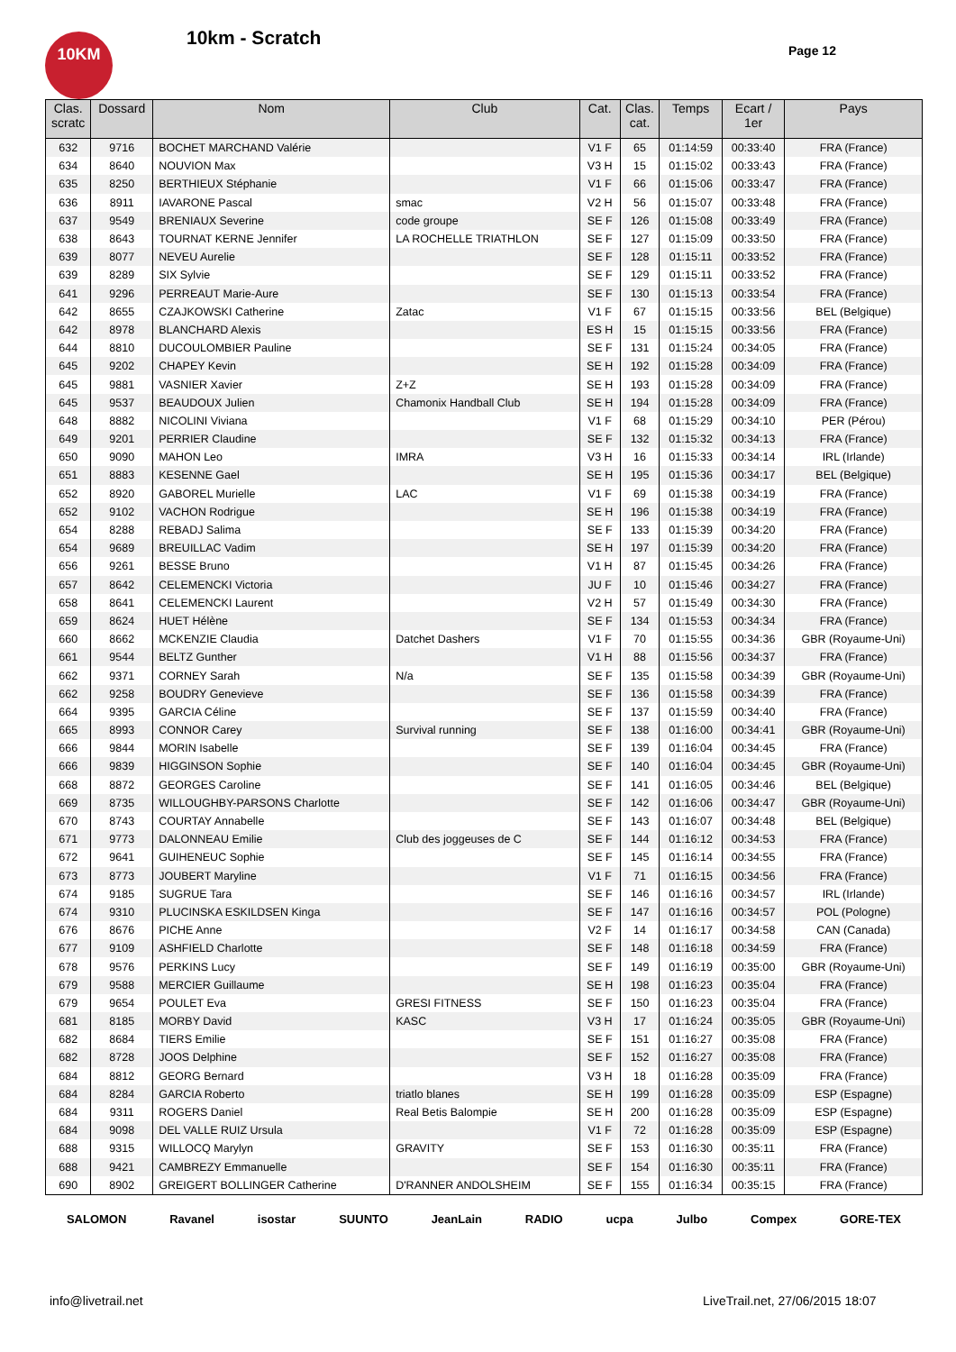10KM 10km - Scratch
Page 12
| Clas. scratc | Dossard | Nom | Club | Cat. | Clas. cat. | Temps | Ecart / 1er | Pays |
| --- | --- | --- | --- | --- | --- | --- | --- | --- |
| 632 | 9716 | BOCHET MARCHAND Valérie | | V1 F | 65 | 01:14:59 | 00:33:40 | FRA (France) |
| 634 | 8640 | NOUVION Max | | V3 H | 15 | 01:15:02 | 00:33:43 | FRA (France) |
| 635 | 8250 | BERTHIEUX Stéphanie | | V1 F | 66 | 01:15:06 | 00:33:47 | FRA (France) |
| 636 | 8911 | IAVARONE Pascal | smac | V2 H | 56 | 01:15:07 | 00:33:48 | FRA (France) |
| 637 | 9549 | BRENIAUX Severine | code groupe | SE F | 126 | 01:15:08 | 00:33:49 | FRA (France) |
| 638 | 8643 | TOURNAT KERNE Jennifer | LA ROCHELLE TRIATHLON | SE F | 127 | 01:15:09 | 00:33:50 | FRA (France) |
| 639 | 8077 | NEVEU Aurelie | | SE F | 128 | 01:15:11 | 00:33:52 | FRA (France) |
| 639 | 8289 | SIX Sylvie | | SE F | 129 | 01:15:11 | 00:33:52 | FRA (France) |
| 641 | 9296 | PERREAUT Marie-Aure | | SE F | 130 | 01:15:13 | 00:33:54 | FRA (France) |
| 642 | 8655 | CZAJKOWSKI Catherine | Zatac | V1 F | 67 | 01:15:15 | 00:33:56 | BEL (Belgique) |
| 642 | 8978 | BLANCHARD Alexis | | ES H | 15 | 01:15:15 | 00:33:56 | FRA (France) |
| 644 | 8810 | DUCOULOMBIER Pauline | | SE F | 131 | 01:15:24 | 00:34:05 | FRA (France) |
| 645 | 9202 | CHAPEY Kevin | | SE H | 192 | 01:15:28 | 00:34:09 | FRA (France) |
| 645 | 9881 | VASNIER Xavier | Z+Z | SE H | 193 | 01:15:28 | 00:34:09 | FRA (France) |
| 645 | 9537 | BEAUDOUX Julien | Chamonix Handball Club | SE H | 194 | 01:15:28 | 00:34:09 | FRA (France) |
| 648 | 8882 | NICOLINI Viviana | | V1 F | 68 | 01:15:29 | 00:34:10 | PER (Pérou) |
| 649 | 9201 | PERRIER Claudine | | SE F | 132 | 01:15:32 | 00:34:13 | FRA (France) |
| 650 | 9090 | MAHON Leo | IMRA | V3 H | 16 | 01:15:33 | 00:34:14 | IRL (Irlande) |
| 651 | 8883 | KESENNE Gael | | SE H | 195 | 01:15:36 | 00:34:17 | BEL (Belgique) |
| 652 | 8920 | GABOREL Murielle | LAC | V1 F | 69 | 01:15:38 | 00:34:19 | FRA (France) |
| 652 | 9102 | VACHON Rodrigue | | SE H | 196 | 01:15:38 | 00:34:19 | FRA (France) |
| 654 | 8288 | REBADJ Salima | | SE F | 133 | 01:15:39 | 00:34:20 | FRA (France) |
| 654 | 9689 | BREUILLAC Vadim | | SE H | 197 | 01:15:39 | 00:34:20 | FRA (France) |
| 656 | 9261 | BESSE Bruno | | V1 H | 87 | 01:15:45 | 00:34:26 | FRA (France) |
| 657 | 8642 | CELEMENCKI Victoria | | JU F | 10 | 01:15:46 | 00:34:27 | FRA (France) |
| 658 | 8641 | CELEMENCKI Laurent | | V2 H | 57 | 01:15:49 | 00:34:30 | FRA (France) |
| 659 | 8624 | HUET Hélène | | SE F | 134 | 01:15:53 | 00:34:34 | FRA (France) |
| 660 | 8662 | MCKENZIE Claudia | Datchet Dashers | V1 F | 70 | 01:15:55 | 00:34:36 | GBR (Royaume-Uni) |
| 661 | 9544 | BELTZ Gunther | | V1 H | 88 | 01:15:56 | 00:34:37 | FRA (France) |
| 662 | 9371 | CORNEY Sarah | N/a | SE F | 135 | 01:15:58 | 00:34:39 | GBR (Royaume-Uni) |
| 662 | 9258 | BOUDRY Genevieve | | SE F | 136 | 01:15:58 | 00:34:39 | FRA (France) |
| 664 | 9395 | GARCIA Céline | | SE F | 137 | 01:15:59 | 00:34:40 | FRA (France) |
| 665 | 8993 | CONNOR Carey | Survival running | SE F | 138 | 01:16:00 | 00:34:41 | GBR (Royaume-Uni) |
| 666 | 9844 | MORIN Isabelle | | SE F | 139 | 01:16:04 | 00:34:45 | FRA (France) |
| 666 | 9839 | HIGGINSON Sophie | | SE F | 140 | 01:16:04 | 00:34:45 | GBR (Royaume-Uni) |
| 668 | 8872 | GEORGES Caroline | | SE F | 141 | 01:16:05 | 00:34:46 | BEL (Belgique) |
| 669 | 8735 | WILLOUGHBY-PARSONS Charlotte | | SE F | 142 | 01:16:06 | 00:34:47 | GBR (Royaume-Uni) |
| 670 | 8743 | COURTAY Annabelle | | SE F | 143 | 01:16:07 | 00:34:48 | BEL (Belgique) |
| 671 | 9773 | DALONNEAU Emilie | Club des joggeuses de C | SE F | 144 | 01:16:12 | 00:34:53 | FRA (France) |
| 672 | 9641 | GUIHENEUC Sophie | | SE F | 145 | 01:16:14 | 00:34:55 | FRA (France) |
| 673 | 8773 | JOUBERT Maryline | | V1 F | 71 | 01:16:15 | 00:34:56 | FRA (France) |
| 674 | 9185 | SUGRUE Tara | | SE F | 146 | 01:16:16 | 00:34:57 | IRL (Irlande) |
| 674 | 9310 | PLUCINSKA ESKILDSEN Kinga | | SE F | 147 | 01:16:16 | 00:34:57 | POL (Pologne) |
| 676 | 8676 | PICHE Anne | | V2 F | 14 | 01:16:17 | 00:34:58 | CAN (Canada) |
| 677 | 9109 | ASHFIELD Charlotte | | SE F | 148 | 01:16:18 | 00:34:59 | FRA (France) |
| 678 | 9576 | PERKINS Lucy | | SE F | 149 | 01:16:19 | 00:35:00 | GBR (Royaume-Uni) |
| 679 | 9588 | MERCIER Guillaume | | SE H | 198 | 01:16:23 | 00:35:04 | FRA (France) |
| 679 | 9654 | POULET Eva | GRESI FITNESS | SE F | 150 | 01:16:23 | 00:35:04 | FRA (France) |
| 681 | 8185 | MORBY David | KASC | V3 H | 17 | 01:16:24 | 00:35:05 | GBR (Royaume-Uni) |
| 682 | 8684 | TIERS Emilie | | SE F | 151 | 01:16:27 | 00:35:08 | FRA (France) |
| 682 | 8728 | JOOS Delphine | | SE F | 152 | 01:16:27 | 00:35:08 | FRA (France) |
| 684 | 8812 | GEORG Bernard | | V3 H | 18 | 01:16:28 | 00:35:09 | FRA (France) |
| 684 | 8284 | GARCIA Roberto | triatlo blanes | SE H | 199 | 01:16:28 | 00:35:09 | ESP (Espagne) |
| 684 | 9311 | ROGERS Daniel | Real Betis Balompie | SE H | 200 | 01:16:28 | 00:35:09 | ESP (Espagne) |
| 684 | 9098 | DEL VALLE RUIZ Ursula | | V1 F | 72 | 01:16:28 | 00:35:09 | ESP (Espagne) |
| 688 | 9315 | WILLOCQ Marylyn | GRAVITY | SE F | 153 | 01:16:30 | 00:35:11 | FRA (France) |
| 688 | 9421 | CAMBREZY Emmanuelle | | SE F | 154 | 01:16:30 | 00:35:11 | FRA (France) |
| 690 | 8902 | GREIGERT BOLLINGER Catherine | D'RANNER ANDOLSHEIM | SE F | 155 | 01:16:34 | 00:35:15 | FRA (France) |
SALOMON Ravanel isostar SUUNTO JeanLain RADIO ucpa Julbo Compex GORE-TEX
info@livetrail.net
LiveTrail.net, 27/06/2015 18:07